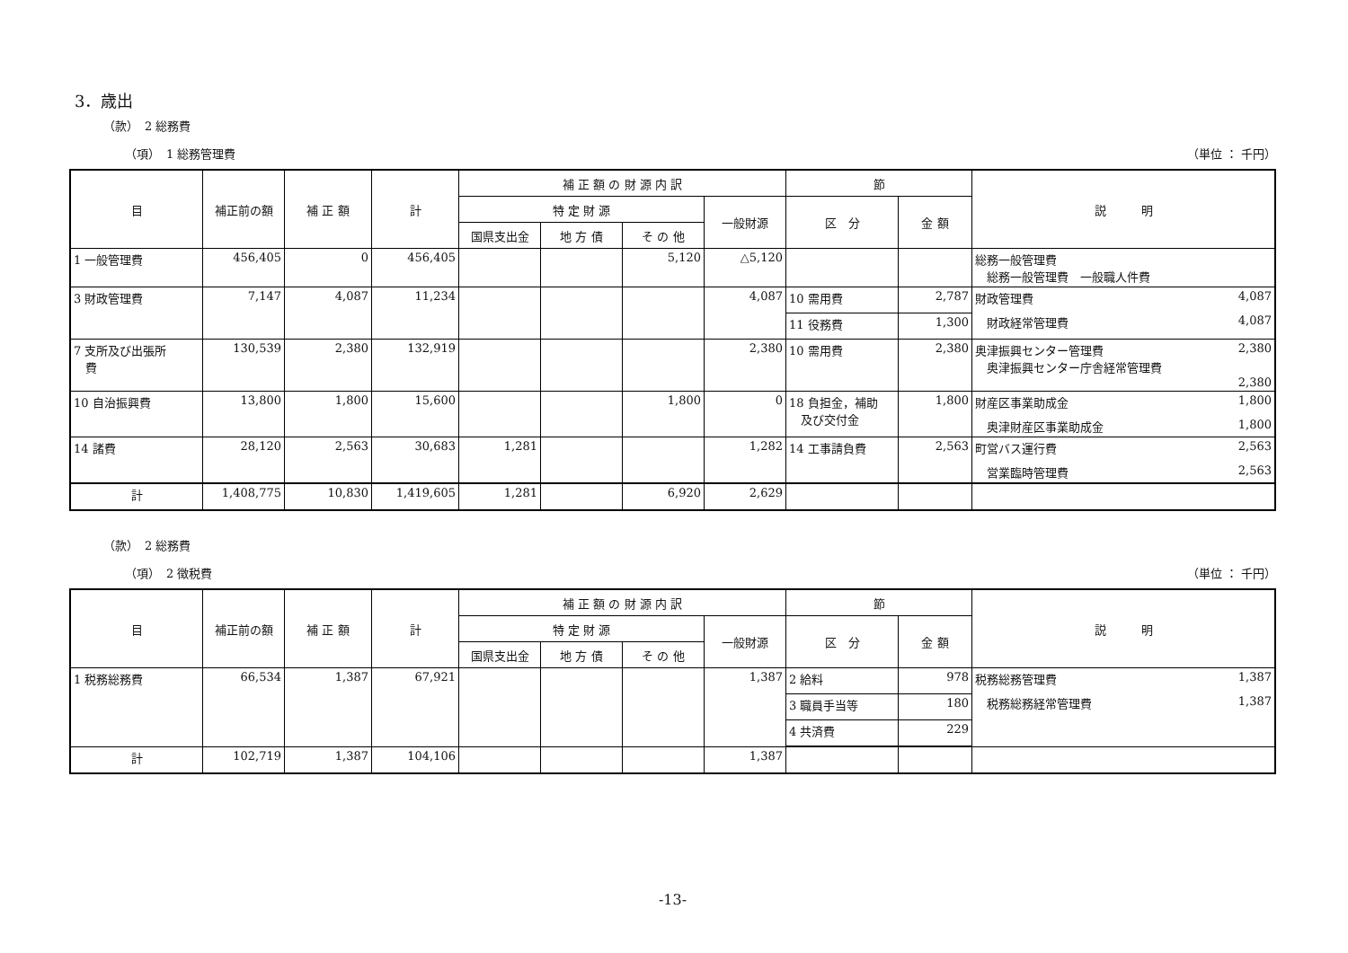3．歳出
（款）　2 総務費
（項）　1 総務管理費 （単位 ： 千円）
| 目 | 補正前の額 | 補 正 額 | 計 | 補 正 額 の 財 源 内 訳 | | | | 節 | | 説 明 |
| --- | --- | --- | --- | --- | --- | --- | --- | --- | --- | --- |
| | | | | 特 定 財 源 | | | 一般財源 | 区 分 | 金 額 | |
| | | | | 国県支出金 | 地 方 債 | そ の 他 | | | | |
| 1 一般管理費 | 456,405 | 0 | 456,405 | | | 5,120 | △5,120 | | | 総務一般管理費 総務一般管理費 一般職人件費 |
| 3 財政管理費 | 7,147 | 4,087 | 11,234 | | | | 4,087 | 10 需用費 | 2,787 | 財政管理費 4,087 財政経常管理費 4,087 |
| | | | | | | | | 11 役務費 | 1,300 | |
| 7 支所及び出張所 費 | 130,539 | 2,380 | 132,919 | | | | 2,380 | 10 需用費 | 2,380 | 奥津振興センター管理費 2,380 奥津振興センター庁舎経常管理費 2,380 |
| 10 自治振興費 | 13,800 | 1,800 | 15,600 | | | 1,800 | 0 | 18 負担金，補助 及び交付金 | 1,800 | 財産区事業助成金 1,800 奥津財産区事業助成金 1,800 |
| 14 諸費 | 28,120 | 2,563 | 30,683 | 1,281 | | | 1,282 | 14 工事請負費 | 2,563 | 町営バス運行費 2,563 営業臨時管理費 2,563 |
| 計 | 1,408,775 | 10,830 | 1,419,605 | 1,281 | | 6,920 | 2,629 | | | |
（款）　2 総務費
（項）　2 徴税費 （単位 ： 千円）
| 目 | 補正前の額 | 補 正 額 | 計 | 補 正 額 の 財 源 内 訳 | | | | 節 | | 説 明 |
| --- | --- | --- | --- | --- | --- | --- | --- | --- | --- | --- |
| | | | | 特 定 財 源 | | | 一般財源 | 区 分 | 金 額 | |
| | | | | 国県支出金 | 地 方 債 | そ の 他 | | | | |
| 1 税務総務費 | 66,534 | 1,387 | 67,921 | | | | 1,387 | 2 給料 | 978 | 税務総務管理費 1,387 税務総務経常管理費 1,387 |
| | | | | | | | | 3 職員手当等 | 180 | |
| | | | | | | | | 4 共済費 | 229 | |
| 計 | 102,719 | 1,387 | 104,106 | | | | 1,387 | | | |
-13-